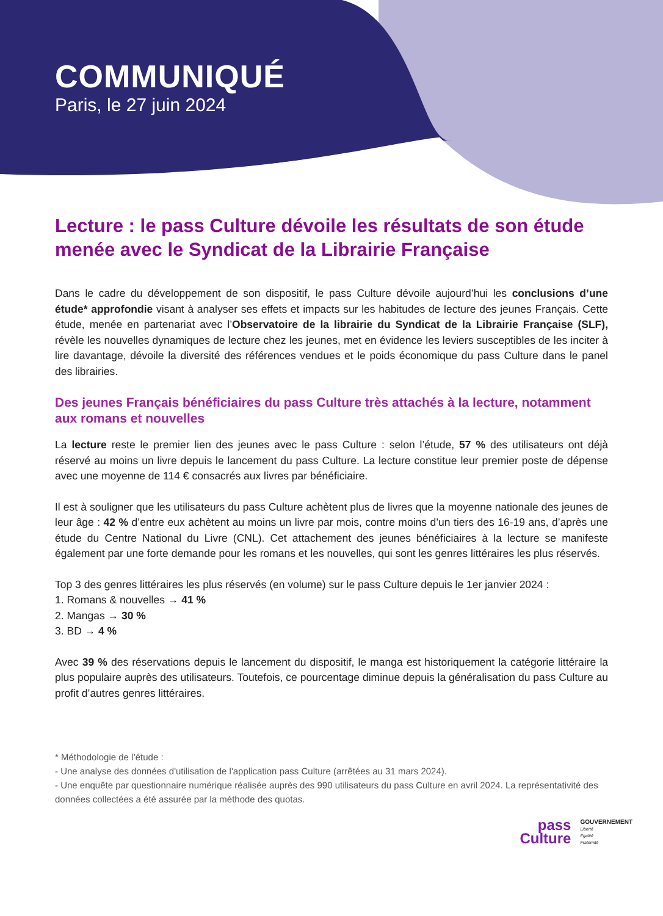COMMUNIQUÉ
Paris, le 27 juin 2024
Lecture : le pass Culture dévoile les résultats de son étude menée avec le Syndicat de la Librairie Française
Dans le cadre du développement de son dispositif, le pass Culture dévoile aujourd’hui les conclusions d’une étude* approfondie visant à analyser ses effets et impacts sur les habitudes de lecture des jeunes Français. Cette étude, menée en partenariat avec l’Observatoire de la librairie du Syndicat de la Librairie Française (SLF), révèle les nouvelles dynamiques de lecture chez les jeunes, met en évidence les leviers susceptibles de les inciter à lire davantage, dévoile la diversité des références vendues et le poids économique du pass Culture dans le panel des librairies.
Des jeunes Français bénéficiaires du pass Culture très attachés à la lecture, notamment aux romans et nouvelles
La lecture reste le premier lien des jeunes avec le pass Culture : selon l’étude, 57 % des utilisateurs ont déjà réservé au moins un livre depuis le lancement du pass Culture. La lecture constitue leur premier poste de dépense avec une moyenne de 114 € consacrés aux livres par bénéficiaire.
Il est à souligner que les utilisateurs du pass Culture achètent plus de livres que la moyenne nationale des jeunes de leur âge : 42 % d’entre eux achètent au moins un livre par mois, contre moins d’un tiers des 16-19 ans, d’après une étude du Centre National du Livre (CNL). Cet attachement des jeunes bénéficiaires à la lecture se manifeste également par une forte demande pour les romans et les nouvelles, qui sont les genres littéraires les plus réservés.
Top 3 des genres littéraires les plus réservés (en volume) sur le pass Culture depuis le 1er janvier 2024 :
1. Romans & nouvelles → 41 %
2. Mangas → 30 %
3. BD → 4 %
Avec 39 % des réservations depuis le lancement du dispositif, le manga est historiquement la catégorie littéraire la plus populaire auprès des utilisateurs. Toutefois, ce pourcentage diminue depuis la généralisation du pass Culture au profit d’autres genres littéraires.
* Méthodologie de l’étude :
- Une analyse des données d'utilisation de l'application pass Culture (arrêtées au 31 mars 2024).
- Une enquête par questionnaire numérique réalisée auprès des 990 utilisateurs du pass Culture en avril 2024. La représentativité des données collectées a été assurée par la méthode des quotas.
pass
Culture
GOUVERNEMENT
Liberté
Égalité
Fraternité